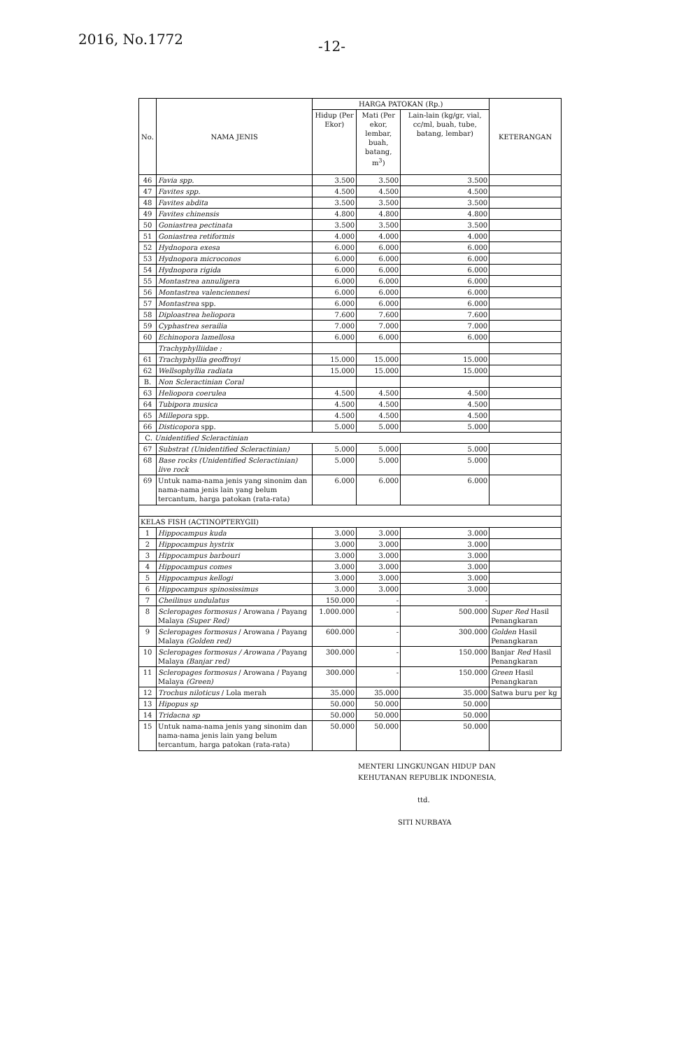2016, No.1772 -12-
| No. | NAMA JENIS | HARGA PATOKAN (Rp.) | | | KETERANGAN |
| --- | --- | --- | --- | --- | --- |
| | | Hidup (Per Ekor) | Mati (Per ekor, lembar, buah, batang, m<sup>3</sup>) | Lain-lain (kg/gr, vial, cc/ml, buah, tube, batang, lembar) | |
| 46 | Favia spp. | 3.500 | 3.500 | 3.500 | |
| 47 | Favites spp. | 4.500 | 4.500 | 4.500 | |
| 48 | Favites abdita | 3.500 | 3.500 | 3.500 | |
| 49 | Favites chinensis | 4.800 | 4.800 | 4.800 | |
| 50 | Goniastrea pectinata | 3.500 | 3.500 | 3.500 | |
| 51 | Goniastrea retiformis | 4.000 | 4.000 | 4.000 | |
| 52 | Hydnopora exesa | 6.000 | 6.000 | 6.000 | |
| 53 | Hydnopora microconos | 6.000 | 6.000 | 6.000 | |
| 54 | Hydnopora rigida | 6.000 | 6.000 | 6.000 | |
| 55 | Montastrea annuligera | 6.000 | 6.000 | 6.000 | |
| 56 | Montastrea valenciennesi | 6.000 | 6.000 | 6.000 | |
| 57 | Montastrea spp. | 6.000 | 6.000 | 6.000 | |
| 58 | Diploastrea heliopora | 7.600 | 7.600 | 7.600 | |
| 59 | Cyphastrea serailia | 7.000 | 7.000 | 7.000 | |
| 60 | Echinopora lamellosa | 6.000 | 6.000 | 6.000 | |
| | Trachyphylliidae : | | | | |
| 61 | Trachyphyllia geoffroyi | 15.000 | 15.000 | 15.000 | |
| 62 | Wellsophyllia radiata | 15.000 | 15.000 | 15.000 | |
| B. | Non Scleractinian Coral | | | | |
| 63 | Heliopora coerulea | 4.500 | 4.500 | 4.500 | |
| 64 | Tubipora musica | 4.500 | 4.500 | 4.500 | |
| 65 | Millepora spp. | 4.500 | 4.500 | 4.500 | |
| 66 | Disticopora spp. | 5.000 | 5.000 | 5.000 | |
| C. Unidentified Scleractinian | | | | | |
| 67 | Substrat (Unidentified Scleractinian) | 5.000 | 5.000 | 5.000 | |
| 68 | Base rocks (Unidentified Scleractinian) live rock | 5.000 | 5.000 | 5.000 | |
| 69 | Untuk nama-nama jenis yang sinonim dan nama-nama jenis lain yang belum tercantum, harga patokan (rata-rata) | 6.000 | 6.000 | 6.000 | |
| KELAS FISH (ACTINOPTERYGII) | | | | | |
| 1 | Hippocampus kuda | 3.000 | 3.000 | 3.000 | |
| 2 | Hippocampus hystrix | 3.000 | 3.000 | 3.000 | |
| 3 | Hippocampus barbouri | 3.000 | 3.000 | 3.000 | |
| 4 | Hippocampus comes | 3.000 | 3.000 | 3.000 | |
| 5 | Hippocampus kellogi | 3.000 | 3.000 | 3.000 | |
| 6 | Hippocampus spinosissimus | 3.000 | 3.000 | 3.000 | |
| 7 | Cheilinus undulatus | 150.000 | - | - | |
| 8 | Scleropages formosus / Arowana / Payang Malaya (Super Red) | 1.000.000 | - | 500.000 | Super Red Hasil Penangkaran |
| 9 | Scleropages formosus / Arowana / Payang Malaya (Golden red) | 600.000 | - | 300.000 | Golden Hasil Penangkaran |
| 10 | Scleropages formosus / Arowana / Payang Malaya (Banjar red) | 300.000 | - | 150.000 | Banjar Red Hasil Penangkaran |
| 11 | Scleropages formosus / Arowana / Payang Malaya (Green) | 300.000 | - | 150.000 | Green Hasil Penangkaran |
| 12 | Trochus niloticus / Lola merah | 35.000 | 35.000 | 35.000 | Satwa buru per kg |
| 13 | Hipopus sp | 50.000 | 50.000 | 50.000 | |
| 14 | Tridacna sp | 50.000 | 50.000 | 50.000 | |
| 15 | Untuk nama-nama jenis yang sinonim dan nama-nama jenis lain yang belum tercantum, harga patokan (rata-rata) | 50.000 | 50.000 | 50.000 | |
MENTERI LINGKUNGAN HIDUP DAN
KEHUTANAN REPUBLIK INDONESIA,
ttd.
SITI NURBAYA